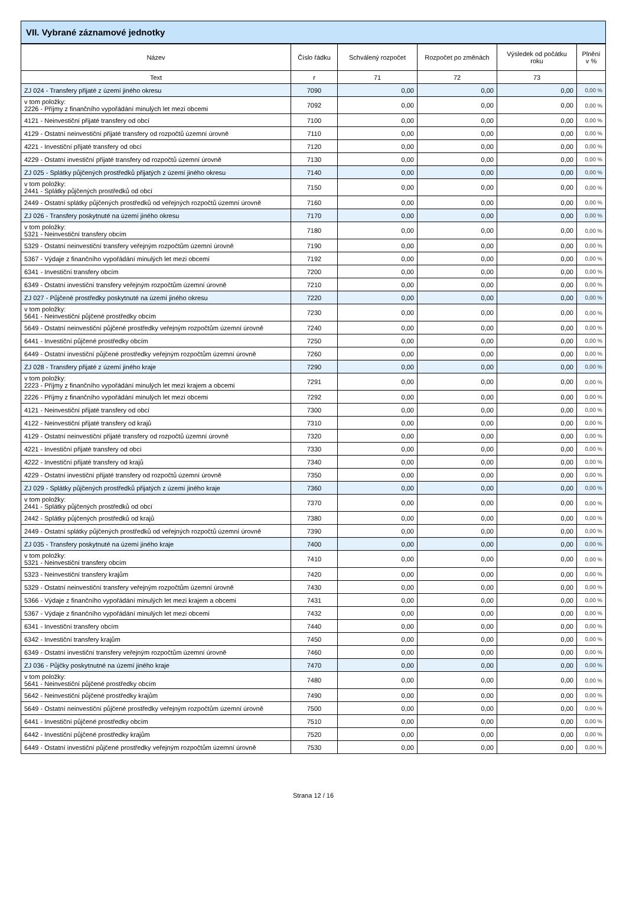VII. Vybrané záznamové jednotky
| Název | Číslo řádku | Schválený rozpočet | Rozpočet po změnách | Výsledek od počátku roku | Plnění v % |
| --- | --- | --- | --- | --- | --- |
| Text | r | 71 | 72 | 73 | |
| ZJ 024 - Transfery přijaté z území jiného okresu | 7090 | 0,00 | 0,00 | 0,00 | 0,00 % |
| v tom položky: 2226 - Příjmy z finančního vypořádání minulých let mezi obcemi | 7092 | 0,00 | 0,00 | 0,00 | 0,00 % |
| 4121 - Neinvestiční přijaté transfery od obcí | 7100 | 0,00 | 0,00 | 0,00 | 0,00 % |
| 4129 - Ostatní neinvestiční přijaté transfery od rozpočtů územní úrovně | 7110 | 0,00 | 0,00 | 0,00 | 0,00 % |
| 4221 - Investiční přijaté transfery od obcí | 7120 | 0,00 | 0,00 | 0,00 | 0,00 % |
| 4229 - Ostatní investiční přijaté transfery od rozpočtů územní úrovně | 7130 | 0,00 | 0,00 | 0,00 | 0,00 % |
| ZJ 025 - Splátky půjčených prostředků přijatých z území jiného okresu | 7140 | 0,00 | 0,00 | 0,00 | 0,00 % |
| v tom položky: 2441 - Splátky půjčených prostředků od obcí | 7150 | 0,00 | 0,00 | 0,00 | 0,00 % |
| 2449 - Ostatní splátky půjčených prostředků od veřejných rozpočtů územní úrovně | 7160 | 0,00 | 0,00 | 0,00 | 0,00 % |
| ZJ 026 - Transfery poskytnuté na území jiného okresu | 7170 | 0,00 | 0,00 | 0,00 | 0,00 % |
| v tom položky: 5321 - Neinvestiční transfery obcím | 7180 | 0,00 | 0,00 | 0,00 | 0,00 % |
| 5329 - Ostatní neinvestiční transfery veřejným rozpočtům územní úrovně | 7190 | 0,00 | 0,00 | 0,00 | 0,00 % |
| 5367 - Výdaje z finančního vypořádání minulých let mezi obcemi | 7192 | 0,00 | 0,00 | 0,00 | 0,00 % |
| 6341 - Investiční transfery obcím | 7200 | 0,00 | 0,00 | 0,00 | 0,00 % |
| 6349 - Ostatní investiční transfery veřejným rozpočtům územní úrovně | 7210 | 0,00 | 0,00 | 0,00 | 0,00 % |
| ZJ 027 - Půjčené prostředky poskytnuté na území jiného okresu | 7220 | 0,00 | 0,00 | 0,00 | 0,00 % |
| v tom položky: 5641 - Neinvestiční půjčené prostředky obcím | 7230 | 0,00 | 0,00 | 0,00 | 0,00 % |
| 5649 - Ostatní neinvestiční půjčené prostředky veřejným rozpočtům územní úrovně | 7240 | 0,00 | 0,00 | 0,00 | 0,00 % |
| 6441 - Investiční půjčené prostředky obcím | 7250 | 0,00 | 0,00 | 0,00 | 0,00 % |
| 6449 - Ostatní investiční půjčené prostředky veřejným rozpočtům územní úrovně | 7260 | 0,00 | 0,00 | 0,00 | 0,00 % |
| ZJ 028 - Transfery přijaté z území jiného kraje | 7290 | 0,00 | 0,00 | 0,00 | 0,00 % |
| v tom položky: 2223 - Příjmy z finančního vypořádání minulých let mezi krajem a obcemi | 7291 | 0,00 | 0,00 | 0,00 | 0,00 % |
| 2226 - Příjmy z finančního vypořádání minulých let mezi obcemi | 7292 | 0,00 | 0,00 | 0,00 | 0,00 % |
| 4121 - Neinvestiční přijaté transfery od obcí | 7300 | 0,00 | 0,00 | 0,00 | 0,00 % |
| 4122 - Neinvestiční přijaté transfery od krajů | 7310 | 0,00 | 0,00 | 0,00 | 0,00 % |
| 4129 - Ostatní neinvestiční přijaté transfery od rozpočtů územní úrovně | 7320 | 0,00 | 0,00 | 0,00 | 0,00 % |
| 4221 - Investiční přijaté transfery od obcí | 7330 | 0,00 | 0,00 | 0,00 | 0,00 % |
| 4222 - Investiční přijaté transfery od krajů | 7340 | 0,00 | 0,00 | 0,00 | 0,00 % |
| 4229 - Ostatní investiční přijaté transfery od rozpočtů územní úrovně | 7350 | 0,00 | 0,00 | 0,00 | 0,00 % |
| ZJ 029 - Splátky půjčených prostředků přijatých z území jiného kraje | 7360 | 0,00 | 0,00 | 0,00 | 0,00 % |
| v tom položky: 2441 - Splátky půjčených prostředků od obcí | 7370 | 0,00 | 0,00 | 0,00 | 0,00 % |
| 2442 - Splátky půjčených prostředků od krajů | 7380 | 0,00 | 0,00 | 0,00 | 0,00 % |
| 2449 - Ostatní splátky půjčených prostředků od veřejných rozpočtů územní úrovně | 7390 | 0,00 | 0,00 | 0,00 | 0,00 % |
| ZJ 035 - Transfery poskytnuté na území jiného kraje | 7400 | 0,00 | 0,00 | 0,00 | 0,00 % |
| v tom položky: 5321 - Neinvestiční transfery obcím | 7410 | 0,00 | 0,00 | 0,00 | 0,00 % |
| 5323 - Neinvestiční transfery krajům | 7420 | 0,00 | 0,00 | 0,00 | 0,00 % |
| 5329 - Ostatní neinvestiční transfery veřejným rozpočtům územní úrovně | 7430 | 0,00 | 0,00 | 0,00 | 0,00 % |
| 5366 - Výdaje z finančního vypořádání minulých let mezi krajem a obcemi | 7431 | 0,00 | 0,00 | 0,00 | 0,00 % |
| 5367 - Výdaje z finančního vypořádání minulých let mezi obcemi | 7432 | 0,00 | 0,00 | 0,00 | 0,00 % |
| 6341 - Investiční transfery obcím | 7440 | 0,00 | 0,00 | 0,00 | 0,00 % |
| 6342 - Investiční transfery krajům | 7450 | 0,00 | 0,00 | 0,00 | 0,00 % |
| 6349 - Ostatní investiční transfery veřejným rozpočtům územní úrovně | 7460 | 0,00 | 0,00 | 0,00 | 0,00 % |
| ZJ 036 - Půjčky poskytnutné na území jiného kraje | 7470 | 0,00 | 0,00 | 0,00 | 0,00 % |
| v tom položky: 5641 - Neinvestiční půjčené prostředky obcím | 7480 | 0,00 | 0,00 | 0,00 | 0,00 % |
| 5642 - Neinvestiční půjčené prostředky krajům | 7490 | 0,00 | 0,00 | 0,00 | 0,00 % |
| 5649 - Ostatní neinvestiční půjčené prostředky veřejným rozpočtům územní úrovně | 7500 | 0,00 | 0,00 | 0,00 | 0,00 % |
| 6441 - Investiční půjčené prostředky obcím | 7510 | 0,00 | 0,00 | 0,00 | 0,00 % |
| 6442 - Investiční půjčené prostředky krajům | 7520 | 0,00 | 0,00 | 0,00 | 0,00 % |
| 6449 - Ostatní investiční půjčené prostředky veřejným rozpočtům územní úrovně | 7530 | 0,00 | 0,00 | 0,00 | 0,00 % |
Strana 12 / 16